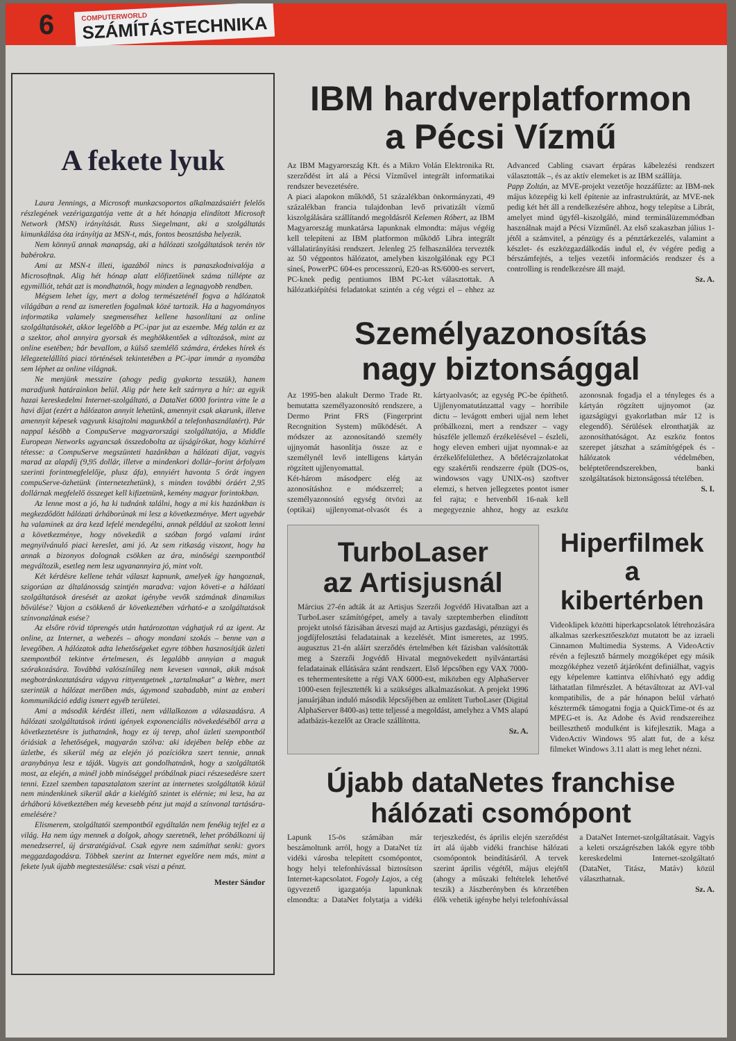6 COMPUTERWORLD
SZÁMÍTÁSTECHNIKA
A fekete lyuk
Laura Jennings, a Microsoft munkacsoportos alkalmazásaiért felelős részlegének vezérigazgatója vette át a hét hónapja elindított Microsoft Network (MSN) irányítását. Russ Siegelmant, aki a szolgáltatás kimunkálása óta irányítja az MSN-t, más, fontos beosztásba helyezik.
Nem könnyű annak manapság, aki a hálózati szolgáltatások terén tör babérokra.
Ami az MSN-t illeti, igazából nincs is panaszkodnivalója a Microsoftnak. Alig hét hónap alatt előfizetőinek száma túllépte az egymilliót, tehát azt is mondhatnók, hogy minden a legnagyobb rendben.
Mégsem lehet így, mert a dolog természeténél fogva a hálózatok világában a rend az ismeretlen fogalmak közé tartozik. Ha a hagyományos informatika valamely szegmenséhez kellene hasonlítani az online szolgáltatásokét, akkor legelőbb a PC-ipar jut az eszembe. Még talán ez az a szektor, ahol annyira gyorsak és meghökkentőek a változások, mint az online esetében; bár bevallom, a külső szemlélő számára, érdekes hírek és lélegzetelállító piaci történések tekintetében a PC-ipar immár a nyomába sem léphet az online világnak.
Ne menjünk messzire (ahogy pedig gyakorta tesszük), hanem maradjunk határainkon belül. Alig pár hete kelt szárnyra a hír: az egyik hazai kereskedelmi Internet-szolgáltató, a DataNet 6000 forintra vitte le a havi díjat (ezért a hálózaton annyit lehetünk, amennyit csak akarunk, illetve amennyit képesek vagyunk kisajtolni magunkból a telefonhasználatért). Pár nappal később a CompuServe magyarországi szolgáltatója, a Middle European Networks ugyancsak összedobolta az újságírókat, hogy közhírré tétesse: a CompuServe megszünteti hazánkban a hálózati díjat, vagyis marad az alapdíj (9,95 dollár, illetve a mindenkori dollár–forint árfolyam szerinti forintmegfelelője, plusz áfa), ennyiért havonta 5 órát ingyen compuServe-özhetünk (internetezhetünk), s minden további óráért 2,95 dollárnak megfelelő összeget kell kifizetnünk, kemény magyar forintokban.
Az lenne most a jó, ha ki tudnánk találni, hogy a mi kis hazánkban is megkezdődött hálózati árháborúnak mi lesz a következménye. Mert ugyebár ha valaminek az ára kezd lefelé mendegélni, annak például az szokott lenni a következménye, hogy növekedik a szóban forgó valami iránt megnyilvánuló piaci kereslet, ami jó. Az sem ritkaság viszont, hogy ha annak a bizonyos dolognak csökken az ára, minőségi szempontból megváltozik, esetleg nem lesz ugyanannyira jó, mint volt.
Két kérdésre kellene tehát választ kapnunk, amelyek így hangoznak, szigorúan az általánosság szintjén maradva: vajon követi-e a hálózati szolgáltatások áresését az azokat igénybe vevők számának dinamikus bővülése? Vajon a csökkenő ár következtében várható-e a szolgáltatások színvonalának esése?
Az elsőre rövid töprengés után határozottan vághatjuk rá az igent. Az online, az Internet, a webezés – ahogy mondani szokás – benne van a levegőben. A hálózatok adta lehetőségeket egyre többen hasznosítják üzleti szempontból tekintve értelmesen, és legalább annyian a maguk szórakozására. Továbbá valószínűleg nem kevesen vannak, akik mások megbotránkoztatására vágyva rittyentgetnek „tartalmakat" a Webre, mert szerintük a hálózat merőben más, úgymond szabadabb, mint az emberi kommunikáció eddig ismert egyéb területei.
Ami a második kérdést illeti, nem vállalkozom a válaszadásra. A hálózati szolgáltatások iránti igények exponenciális növekedéséből arra a következtetésre is juthatnánk, hogy ez új terep, ahol üzleti szempontból óriásiak a lehetőségek, magyarán szólva: aki idejében belép ebbe az üzletbe, és sikerül még az elején jó pozíciókra szert tennie, annak aranybánya lesz e táják. Vagyis azt gondolhatnánk, hogy a szolgáltatók most, az elején, a minél jobb minőséggel próbálnak piaci részesedésre szert tenni. Ezzel szemben tapasztalatom szerint az internetes szolgáltatók közül nem mindenkinek sikerül akár a kielégítő szintet is elérnie; mi lesz, ha az árháború következtében még kevesebb pénz jut majd a színvonal tartására-emelésére?
Elismerem, szolgáltatói szempontból egyáltalán nem fenékig tejfel ez a világ. Ha nem úgy mennek a dolgok, ahogy szeretnék, lehet próbálkozni új menedzserrel, új árstratégiával. Csak egyre nem számíthat senki: gyors meggazdagodásra. Többek szerint az Internet egyelőre nem más, mint a fekete lyuk újabb megtestesülése: csak viszi a pénzt.
Mester Sándor
IBM hardverplatformon
a Pécsi Vízmű
Az IBM Magyarország Kft. és a Mikro Volán Elektronika Rt. szerződést írt alá a Pécsi Vízművel integrált informatikai rendszer bevezetésére.
A piaci alapokon működő, 51 százalékban önkormányzati, 49 százalékban francia tulajdonban levő privatizált vízmű kiszolgálására szállítandó megoldásról Kelemen Róbert, az IBM Magyarország munkatársa lapunknak elmondta: május végéig kell telepíteni az IBM platformon működő Libra integrált vállalatirányítási rendszert. Jelenleg 25 felhasználóra tervezték az 50 végpontos hálózatot, amelyben kiszolgálónak egy PCI síneś, PowerPC 604-es processzorú, E20-as RS/6000-es servert, PC-knek pedig pentiumos IBM PC-ket választottak. A hálózatkiépítési feladatokat szintén a cég végzi el – ehhez az Advanced Cabling csavart érpáras kábelezési rendszert választották –, és az aktív elemeket is az IBM szállítja.
Papp Zoltán, az MVE-projekt vezetője hozzáfűzte: az IBM-nek május közepéig ki kell építenie az infrastruktúrát, az MVE-nek pedig két hét áll a rendelkezésére ahhoz, hogy telepítse a Librát, amelyet mind ügyfél–kiszolgáló, mind terminálüzemmódban használnak majd a Pécsi Vízműnél. Az első szakaszban július 1-jétől a számvitel, a pénzügy és a pénztárkezelés, valamint a készlet- és eszközgazdálkodás indul el, év végére pedig a bérszámfejtés, a teljes vezetői információs rendszer és a controlling is rendelkezésre áll majd.
Sz. A.
Személyazonosítás
nagy biztonsággal
Az 1995-ben alakult Dermo Trade Rt. bemutatta személyazonosító rendszere, a Dermo Print FRS (Fingerprint Recognition System) működését. A módszer az azonosítandó személy ujjnyomát hasonlítja össze az e személynél levő intelligens kártyán rögzített ujjlenyomattal.
Két-három másodperc elég az azonosításhoz e módszerrel; a személyazonosító egység ötvözi az (optikai) ujjlenyomat-olvasót és a kártyaolvasót; az egység PC-be építhető. Ujjlenyomatutánzattal vagy – horribile dictu – levágott emberi ujjal nem lehet próbálkozni, mert a rendszer – vagy húszféle jellemző érzékelésével – észleli, hogy eleven emberi ujjat nyomnak-e az érzékelőfelülethez. A bőrlécrajzolatokat egy szakértői rendszerre épült (DOS-os, windowsos vagy UNIX-os) szoftver elemzi, s hetven jellegzetes pontot ismer fel rajta; e hetvenből 16-nak kell megegyeznie ahhoz, hogy az eszköz azonosnak fogadja el a tényleges és a kártyán rögzített ujjnyomot (az igazságügyi gyakorlatban már 12 is elegendő). Sérülések elronthatják az azonosíthatóságot. Az eszköz fontos szerepet játszhat a számítógépek és -hálózatok védelmében, beléptetőrendszerekben, banki szolgáltatások biztonságossá tételében.
S. I.
TurboLaser
az Artisjusnál
Március 27-én adták át az Artisjus Szerzői Jogvédő Hivatalban azt a TurboLaser számítógépet, amely a tavaly szeptemberben elindított projekt utolsó fázisában átveszi majd az Artisjus gazdasági, pénzügyi és jogdíjfelosztási feladatainak a kezelését. Mint ismeretes, az 1995. augusztus 21-én aláírt szerződés értelmében két fázisban valósították meg a Szerzői Jogvédő Hivatal megnövekedett nyilvántartási feladatainak ellátására szánt rendszert. Első lépcsőben egy VAX 7000-es tehermentesítette a régi VAX 6000-est, miközben egy AlphaServer 1000-esen fejlesztették ki a szükséges alkalmazásokat. A projekt 1996 januárjában induló második lépcsőjében az említett TurboLaser (Digital AlphaServer 8400-as) tette teljessé a megoldást, amelyhez a VMS alapú adatbázis-kezelőt az Oracle szállította.
Sz. A.
Hiperfilmek
a kibertérben
Videoklipek közötti hiperkapcsolatok létrehozására alkalmas szerkesztőeszközt mutatott be az izraeli Cinnamon Multimedia Systems. A VideoActiv révén a fejlesztő bármely mozgóképet egy másik mozgóképhez vezető átjáróként definiálhat, vagyis egy képelemre kattintva előhívható egy addig láthatatlan filmrészlet. A bétaváltozat az AVI-val kompatibilis, de a pár hónapon belül várható késztermék támogatni fogja a QuickTime-ot és az MPEG-et is. Az Adobe és Avid rendszereihez beilleszthető modulként is kifejlesztik. Maga a VideoActiv Windows 95 alatt fut, de a kész filmeket Windows 3.11 alatt is meg lehet nézni.
Újabb dataNetes franchise
hálózati csomópont
Lapunk 15-ös számában már beszámoltunk arról, hogy a DataNet tíz vidéki városba telepített csomópontot, hogy helyi telefonhívással biztosítson Internet-kapcsolatot. Fogoly Lajos, a cég ügyvezető igazgatója lapunknak elmondta: a DataNet folytatja a vidéki terjeszkedést, és április elején szerződést írt alá újabb vidéki franchise hálózati csomópontok beindításáról. A tervek szerint április végétől, május elejétől (ahogy a műszaki feltételek lehetővé teszik) a Jászberényben és körzetében élők vehetik igénybe helyi telefonhívással a DataNet Internet-szolgáltatásait. Vagyis a keleti országrészben lakók egyre több kereskedelmi Internet-szolgáltató (DataNet, Titász, Matáv) közül választhatnak.
Sz. A.